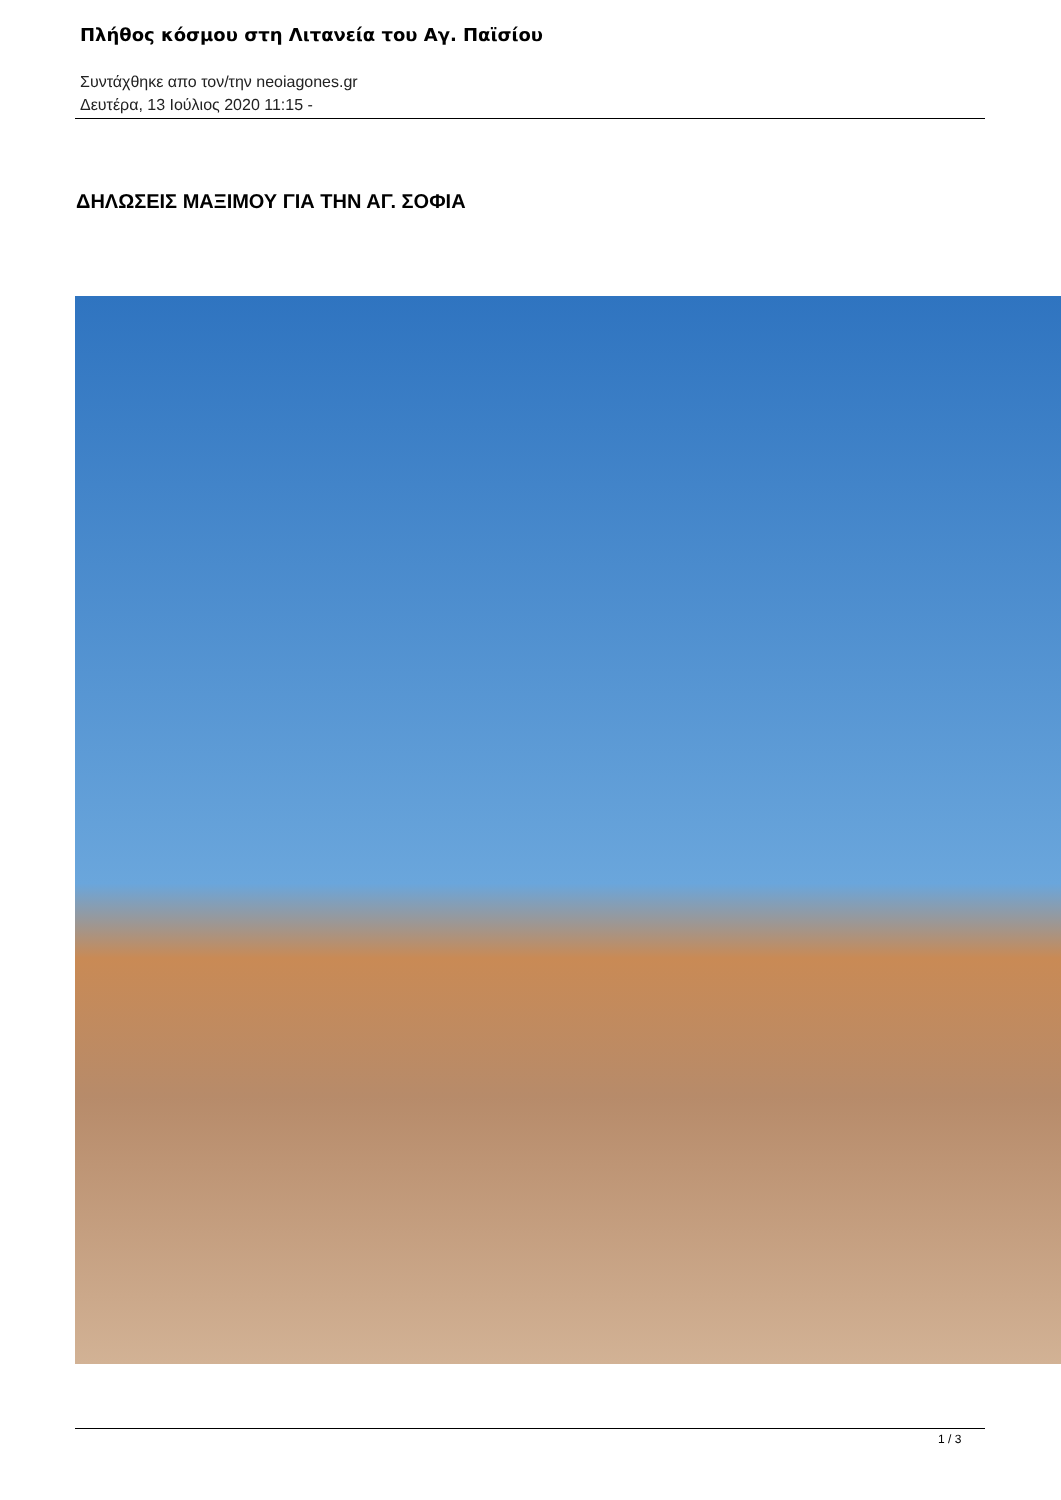Πλήθος κόσμου στη Λιτανεία του Αγ. Παϊσίου
Συντάχθηκε απο τον/την neoiagones.gr
Δευτέρα, 13 Ιούλιος 2020 11:15 -
ΔΗΛΩΣΕΙΣ ΜΑΞΙΜΟΥ ΓΙΑ ΤΗΝ ΑΓ. ΣΟΦΙΑ
1 / 3